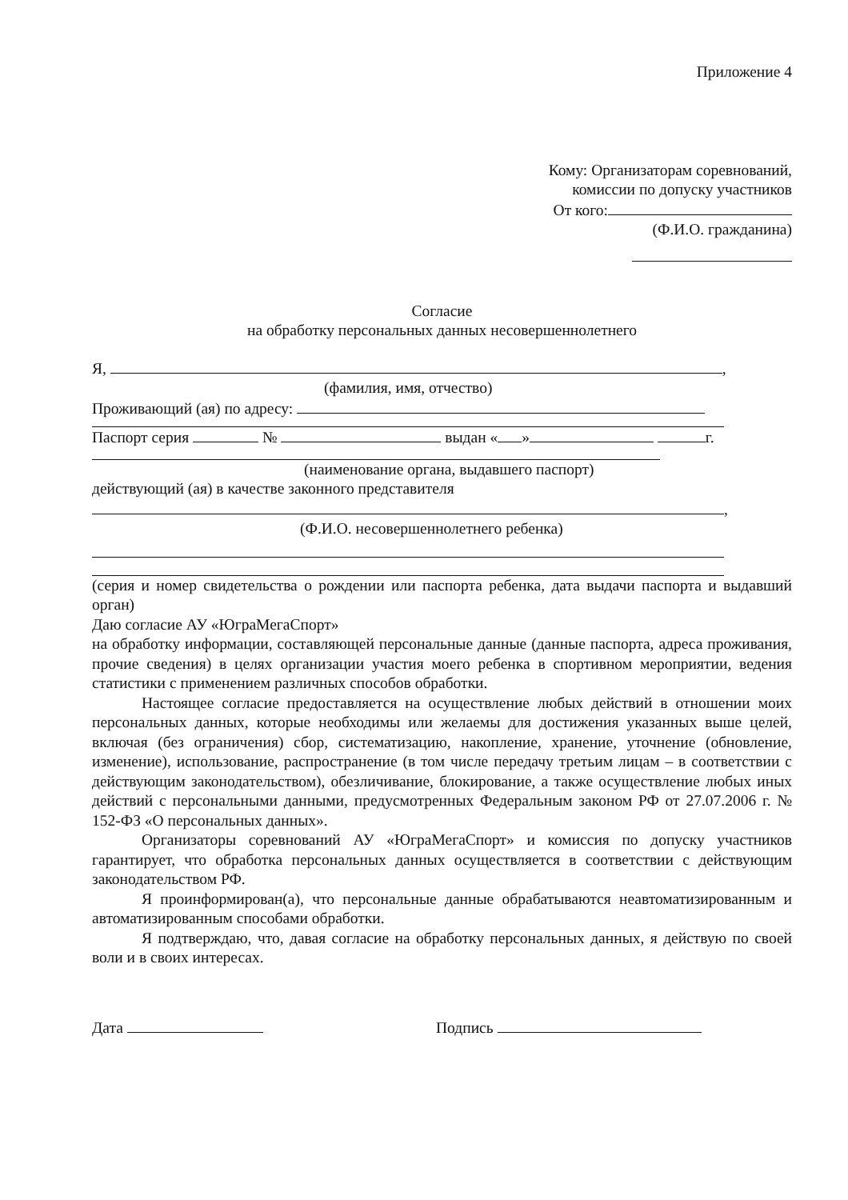Приложение 4
Кому: Организаторам соревнований,
комиссии по допуску участников
От кого:
(Ф.И.О. гражданина)
Согласие
на обработку персональных данных несовершеннолетнего
Я, ,
(фамилия, имя, отчество)
Проживающий (ая) по адресу:
Паспорт серия № выдан « » г.
(наименование органа, выдавшего паспорт)
действующий (ая) в качестве законного представителя
,
(Ф.И.О. несовершеннолетнего ребенка)
(серия и номер свидетельства о рождении или паспорта ребенка, дата выдачи паспорта и выдавший орган)
Даю согласие АУ «ЮграМегаСпорт»
на обработку информации, составляющей персональные данные (данные паспорта, адреса проживания, прочие сведения) в целях организации участия моего ребенка в спортивном мероприятии, ведения статистики с применением различных способов обработки.
Настоящее согласие предоставляется на осуществление любых действий в отношении моих персональных данных, которые необходимы или желаемы для достижения указанных выше целей, включая (без ограничения) сбор, систематизацию, накопление, хранение, уточнение (обновление, изменение), использование, распространение (в том числе передачу третьим лицам – в соответствии с действующим законодательством), обезличивание, блокирование, а также осуществление любых иных действий с персональными данными, предусмотренных Федеральным законом РФ от 27.07.2006 г. № 152-ФЗ «О персональных данных».
Организаторы соревнований АУ «ЮграМегаСпорт» и комиссия по допуску участников гарантирует, что обработка персональных данных осуществляется в соответствии с действующим законодательством РФ.
Я проинформирован(а), что персональные данные обрабатываются неавтоматизированным и автоматизированным способами обработки.
Я подтверждаю, что, давая согласие на обработку персональных данных, я действую по своей воли и в своих интересах.
Дата Подпись